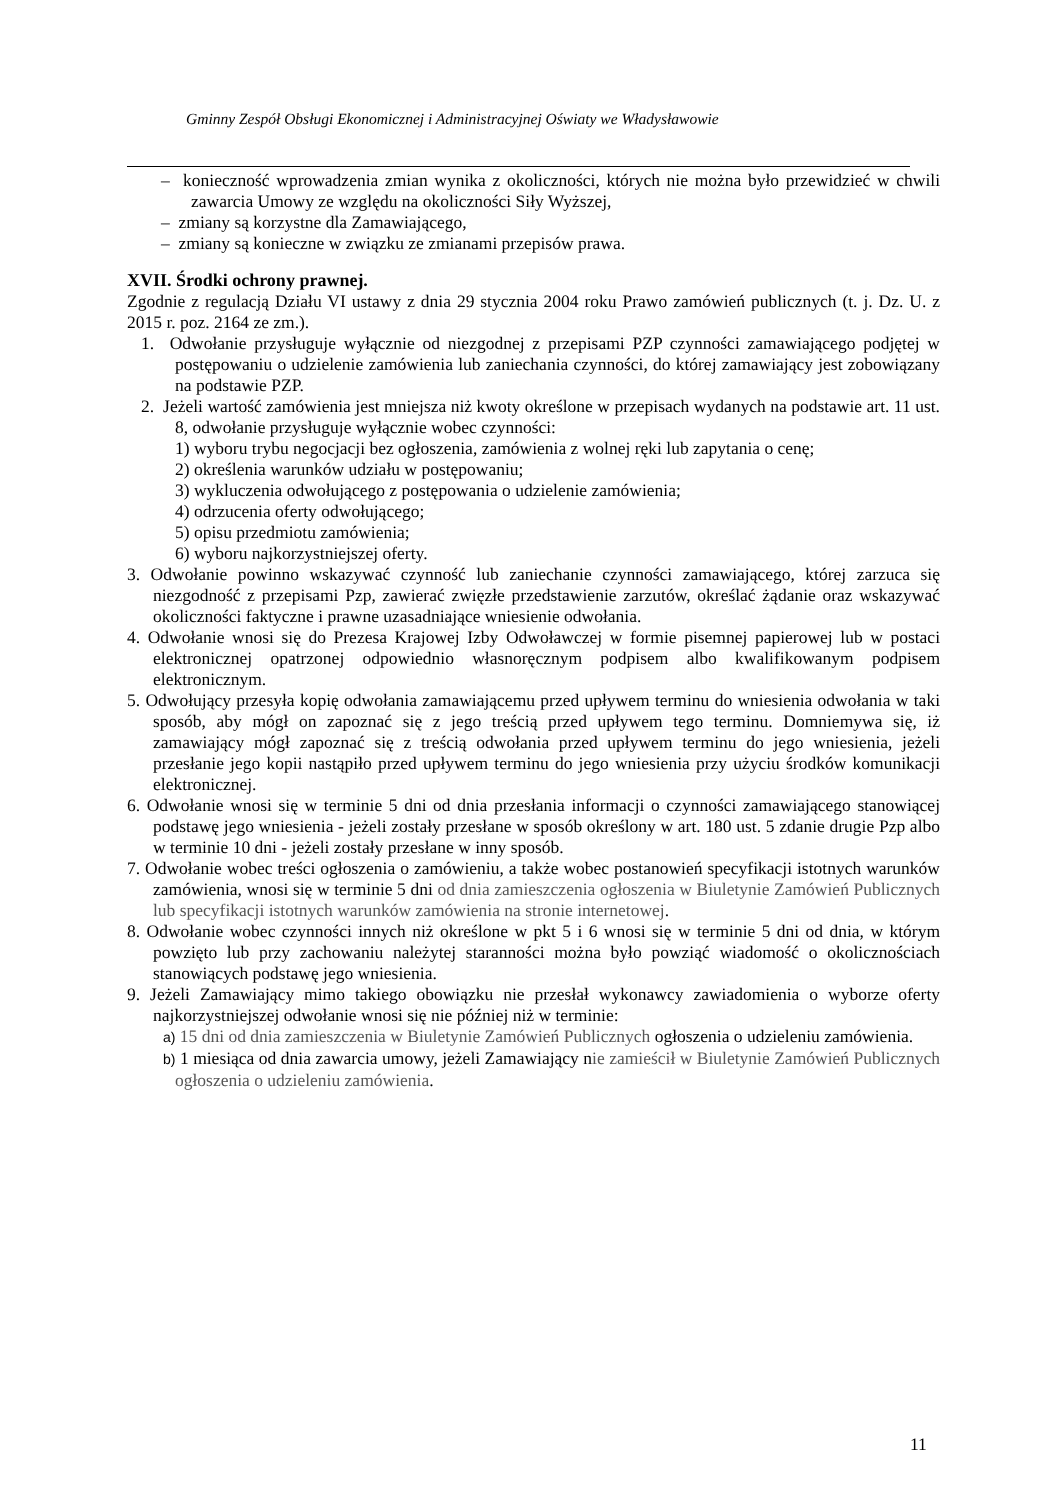Gminny Zespół Obsługi Ekonomicznej i Administracyjnej Oświaty we Władysławowie
– konieczność wprowadzenia zmian wynika z okoliczności, których nie można było przewidzieć w chwili zawarcia Umowy ze względu na okoliczności Siły Wyższej,
– zmiany są korzystne dla Zamawiającego,
– zmiany są konieczne w związku ze zmianami przepisów prawa.
XVII. Środki ochrony prawnej.
Zgodnie z regulacją Działu VI ustawy z dnia 29 stycznia 2004 roku Prawo zamówień publicznych (t. j. Dz. U. z 2015 r. poz. 2164 ze zm.).
1. Odwołanie przysługuje wyłącznie od niezgodnej z przepisami PZP czynności zamawiającego podjętej w postępowaniu o udzielenie zamówienia lub zaniechania czynności, do której zamawiający jest zobowiązany na podstawie PZP.
2. Jeżeli wartość zamówienia jest mniejsza niż kwoty określone w przepisach wydanych na podstawie art. 11 ust. 8, odwołanie przysługuje wyłącznie wobec czynności:
1) wyboru trybu negocjacji bez ogłoszenia, zamówienia z wolnej ręki lub zapytania o cenę;
2) określenia warunków udziału w postępowaniu;
3) wykluczenia odwołującego z postępowania o udzielenie zamówienia;
4) odrzucenia oferty odwołującego;
5) opisu przedmiotu zamówienia;
6) wyboru najkorzystniejszej oferty.
3. Odwołanie powinno wskazywać czynność lub zaniechanie czynności zamawiającego, której zarzuca się niezgodność z przepisami Pzp, zawierać zwięzłe przedstawienie zarzutów, określać żądanie oraz wskazywać okoliczności faktyczne i prawne uzasadniające wniesienie odwołania.
4. Odwołanie wnosi się do Prezesa Krajowej Izby Odwoławczej w formie pisemnej papierowej lub w postaci elektronicznej opatrzonej odpowiednio własnoręcznym podpisem albo kwalifikowanym podpisem elektronicznym.
5. Odwołujący przesyła kopię odwołania zamawiającemu przed upływem terminu do wniesienia odwołania w taki sposób, aby mógł on zapoznać się z jego treścią przed upływem tego terminu. Domniemywa się, iż zamawiający mógł zapoznać się z treścią odwołania przed upływem terminu do jego wniesienia, jeżeli przesłanie jego kopii nastąpiło przed upływem terminu do jego wniesienia przy użyciu środków komunikacji elektronicznej.
6. Odwołanie wnosi się w terminie 5 dni od dnia przesłania informacji o czynności zamawiającego stanowiącej podstawę jego wniesienia - jeżeli zostały przesłane w sposób określony w art. 180 ust. 5 zdanie drugie Pzp albo w terminie 10 dni - jeżeli zostały przesłane w inny sposób.
7. Odwołanie wobec treści ogłoszenia o zamówieniu, a także wobec postanowień specyfikacji istotnych warunków zamówienia, wnosi się w terminie 5 dni od dnia zamieszczenia ogłoszenia w Biuletynie Zamówień Publicznych lub specyfikacji istotnych warunków zamówienia na stronie internetowej.
8. Odwołanie wobec czynności innych niż określone w pkt 5 i 6 wnosi się w terminie 5 dni od dnia, w którym powzięto lub przy zachowaniu należytej staranności można było powziąć wiadomość o okolicznościach stanowiących podstawę jego wniesienia.
9. Jeżeli Zamawiający mimo takiego obowiązku nie przesłał wykonawcy zawiadomienia o wyborze oferty najkorzystniejszej odwołanie wnosi się nie później niż w terminie:
a) 15 dni od dnia zamieszczenia w Biuletynie Zamówień Publicznych ogłoszenia o udzieleniu zamówienia.
b) 1 miesiąca od dnia zawarcia umowy, jeżeli Zamawiający nie zamieścił w Biuletynie Zamówień Publicznych ogłoszenia o udzieleniu zamówienia.
11